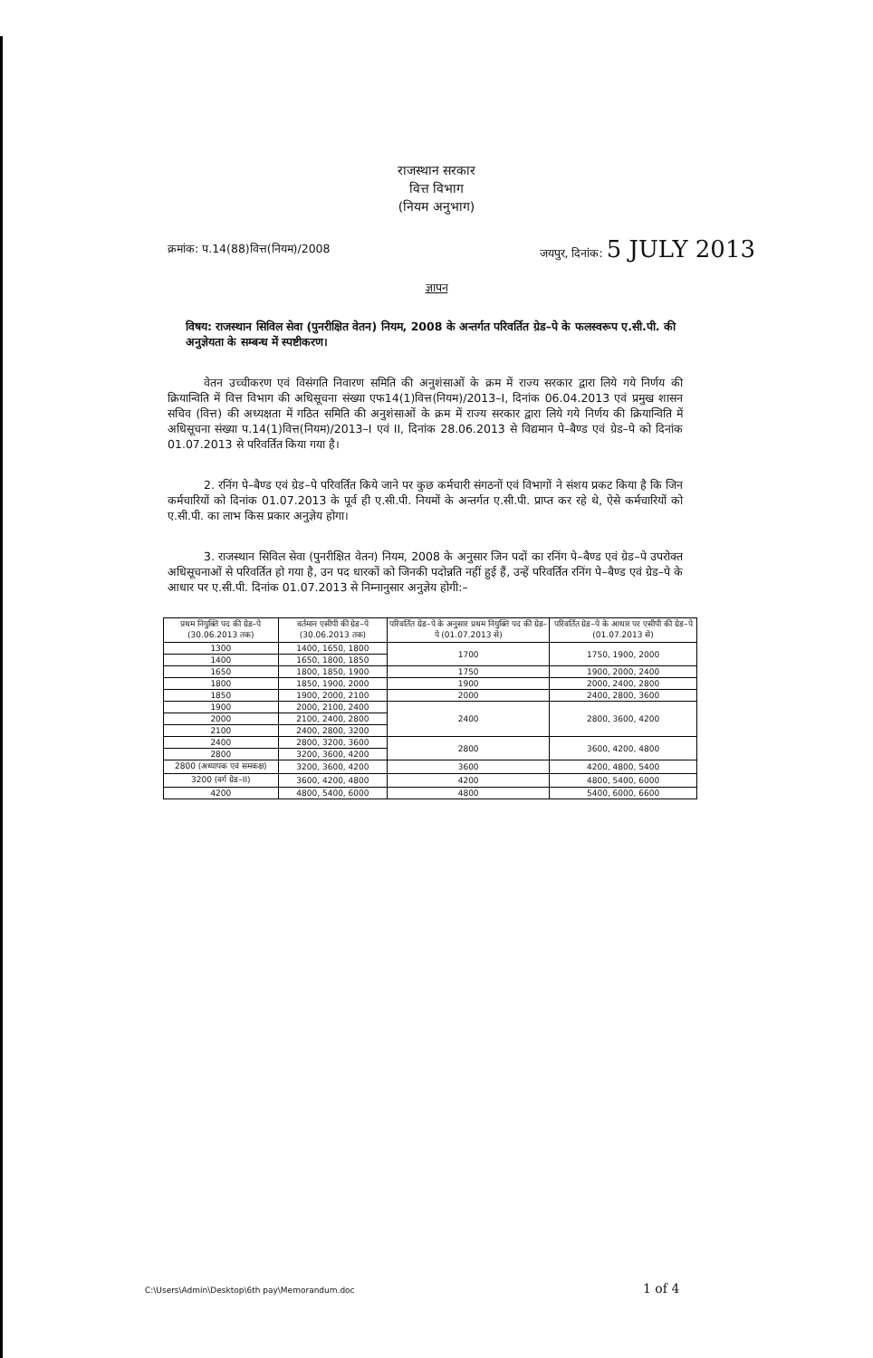राजस्थान सरकार
वित्त विभाग
(नियम अनुभाग)
क्रमांक: प.14(88)वित्त(नियम)/2008 जयपुर, दिनांक: 5 JULY 2013
ज्ञापन
विषय: राजस्थान सिविल सेवा (पुनरीक्षित वेतन) नियम, 2008 के अन्तर्गत परिवर्तित ग्रेड–पे के फलस्वरूप ए.सी.पी. की अनुज्ञेयता के सम्बन्ध में स्पष्टीकरण।
वेतन उच्चीकरण एवं विसंगति निवारण समिति की अनुशंसाओं के क्रम में राज्य सरकार द्वारा लिये गये निर्णय की क्रियान्विति में वित्त विभाग की अधिसूचना संख्या एफ14(1)वित्त(नियम)/2013–I, दिनांक 06.04.2013 एवं प्रमुख शासन सचिव (वित्त) की अध्यक्षता में गठित समिति की अनुशंसाओं के क्रम में राज्य सरकार द्वारा लिये गये निर्णय की क्रियान्विति में अधिसूचना संख्या प.14(1)वित्त(नियम)/2013–I एवं II, दिनांक 28.06.2013 से विद्यमान पे–बैण्ड एवं ग्रेड–पे को दिनांक 01.07.2013 से परिवर्तित किया गया है।
2. रनिंग पे–बैण्ड एवं ग्रेड–पे परिवर्तित किये जाने पर कुछ कर्मचारी संगठनों एवं विभागों ने संशय प्रकट किया है कि जिन कर्मचारियों को दिनांक 01.07.2013 के पूर्व ही ए.सी.पी. नियमों के अन्तर्गत ए.सी.पी. प्राप्त कर रहे थे, ऐसे कर्मचारियों को ए.सी.पी. का लाभ किस प्रकार अनुज्ञेय होगा।
3. राजस्थान सिविल सेवा (पुनरीक्षित वेतन) नियम, 2008 के अनुसार जिन पदों का रनिंग पे–बैण्ड एवं ग्रेड–पे उपरोक्त अधिसूचनाओं से परिवर्तित हो गया है, उन पद धारकों को जिनकी पदोन्नति नहीं हुई हैं, उन्हें परिवर्तित रनिंग पे–बैण्ड एवं ग्रेड–पे के आधार पर ए.सी.पी. दिनांक 01.07.2013 से निम्नानुसार अनुज्ञेय होगी:–
| प्रथम नियुक्ति पद की ग्रेड–पे (30.06.2013 तक) | वर्तमान एसीपी की ग्रेड–पे (30.06.2013 तक) | परिवर्तित ग्रेड–पे के अनुसार प्रथम नियुक्ति पद की ग्रेड–पे (01.07.2013 से) | परिवर्तित ग्रेड–पे के आधार पर एसीपी की ग्रेड–पे (01.07.2013 से) |
| --- | --- | --- | --- |
| 1300 | 1400, 1650, 1800 | 1700 | 1750, 1900, 2000 |
| 1400 | 1650, 1800, 1850 | | |
| 1650 | 1800, 1850, 1900 | 1750 | 1900, 2000, 2400 |
| 1800 | 1850, 1900, 2000 | 1900 | 2000, 2400, 2800 |
| 1850 | 1900, 2000, 2100 | 2000 | 2400, 2800, 3600 |
| 1900 | 2000, 2100, 2400 | 2400 | 2800, 3600, 4200 |
| 2000 | 2100, 2400, 2800 | | |
| 2100 | 2400, 2800, 3200 | | |
| 2400 | 2800, 3200, 3600 | 2800 | 3600, 4200, 4800 |
| 2800 | 3200, 3600, 4200 | | |
| 2800 (अध्यापक एवं समकक्ष) | 3200, 3600, 4200 | 3600 | 4200, 4800, 5400 |
| 3200 (वर्ग ग्रेड–II) | 3600, 4200, 4800 | 4200 | 4800, 5400, 6000 |
| 4200 | 4800, 5400, 6000 | 4800 | 5400, 6000, 6600 |
C:\Users\Admin\Desktop\6th pay\Memorandum.doc
1 of 4